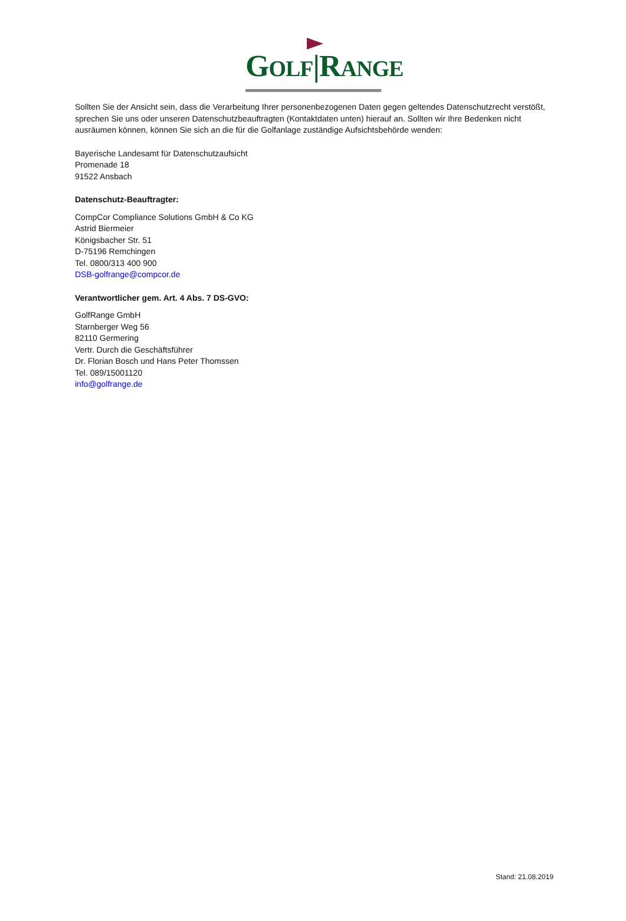GOLF|RANGE
Sollten Sie der Ansicht sein, dass die Verarbeitung Ihrer personenbezogenen Daten gegen geltendes Datenschutzrecht verstößt, sprechen Sie uns oder unseren Datenschutzbeauftragten (Kontaktdaten unten) hierauf an. Sollten wir Ihre Bedenken nicht ausräumen können, können Sie sich an die für die Golfanlage zuständige Aufsichtsbehörde wenden:
Bayerische Landesamt für Datenschutzaufsicht
Promenade 18
91522 Ansbach
Datenschutz-Beauftragter:
CompCor Compliance Solutions GmbH & Co KG
Astrid Biermeier
Königsbacher Str. 51
D-75196 Remchingen
Tel. 0800/313 400 900
DSB-golfrange@compcor.de
Verantwortlicher gem. Art. 4 Abs. 7 DS-GVO:
GolfRange GmbH
Starnberger Weg 56
82110 Germering
Vertr. Durch die Geschäftsführer
Dr. Florian Bosch und Hans Peter Thomssen
Tel. 089/15001120
info@golfrange.de
Stand: 21.08.2019